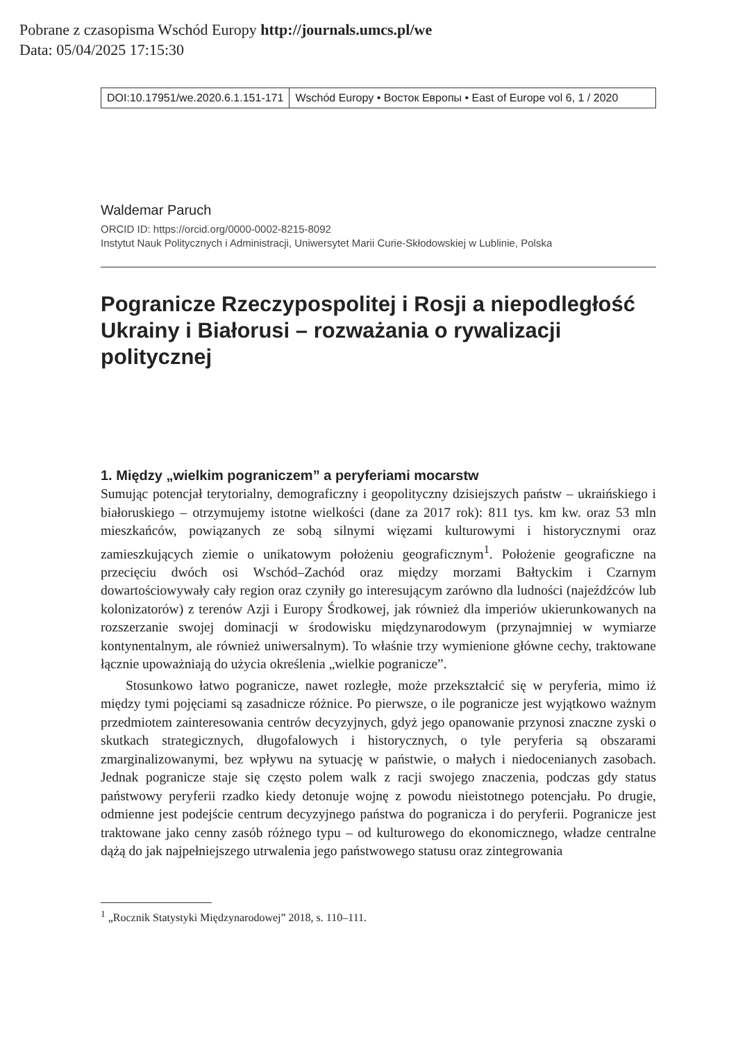Pobrane z czasopisma Wschód Europy http://journals.umcs.pl/we
Data: 05/04/2025 17:15:30
DOI:10.17951/we.2020.6.1.151-171
Wschód Europy • Восток Европы • East of Europe vol 6, 1 / 2020
Waldemar Paruch
ORCID ID: https://orcid.org/0000-0002-8215-8092
Instytut Nauk Politycznych i Administracji, Uniwersytet Marii Curie-Skłodowskiej w Lublinie, Polska
Pogranicze Rzeczypospolitej i Rosji a niepodległość Ukrainy i Białorusi – rozważania o rywalizacji politycznej
1. Między „wielkim pograniczem” a peryferiami mocarstw
Sumując potencjał terytorialny, demograficzny i geopolityczny dzisiejszych państw – ukraińskiego i białoruskiego – otrzymujemy istotne wielkości (dane za 2017 rok): 811 tys. km kw. oraz 53 mln mieszkańców, powiązanych ze sobą silnymi więzami kulturowymi i historycznymi oraz zamieszkujących ziemie o unikatowym położeniu geograficznym<sup>1</sup>. Położenie geograficzne na przecięciu dwóch osi Wschód–Zachód oraz między morzami Bałtyckim i Czarnym dowartościowywały cały region oraz czyniły go interesującym zarówno dla ludności (najeźdźców lub kolonizatorów) z terenów Azji i Europy Środkowej, jak również dla imperiów ukierunkowanych na rozszerzanie swojej dominacji w środowisku międzynarodowym (przynajmniej w wymiarze kontynentalnym, ale również uniwersalnym). To właśnie trzy wymienione główne cechy, traktowane łącznie upoważniają do użycia określenia „wielkie pogranicze”.
Stosunkowo łatwo pogranicze, nawet rozległe, może przekształcić się w peryferia, mimo iż między tymi pojęciami są zasadnicze różnice. Po pierwsze, o ile pogranicze jest wyjątkowo ważnym przedmiotem zainteresowania centrów decyzyjnych, gdyż jego opanowanie przynosi znaczne zyski o skutkach strategicznych, długofalowych i historycznych, o tyle peryferia są obszarami zmarginalizowanymi, bez wpływu na sytuację w państwie, o małych i niedocenianych zasobach. Jednak pogranicze staje się często polem walk z racji swojego znaczenia, podczas gdy status państwowy peryferii rzadko kiedy detonuje wojnę z powodu nieistotnego potencjału. Po drugie, odmienne jest podejście centrum decyzyjnego państwa do pogranicza i do peryferii. Pogranicze jest traktowane jako cenny zasób różnego typu – od kulturowego do ekonomicznego, władze centralne dążą do jak najpełniejszego utrwalenia jego państwowego statusu oraz zintegrowania
<sup>1</sup> „Rocznik Statystyki Międzynarodowej” 2018, s. 110–111.